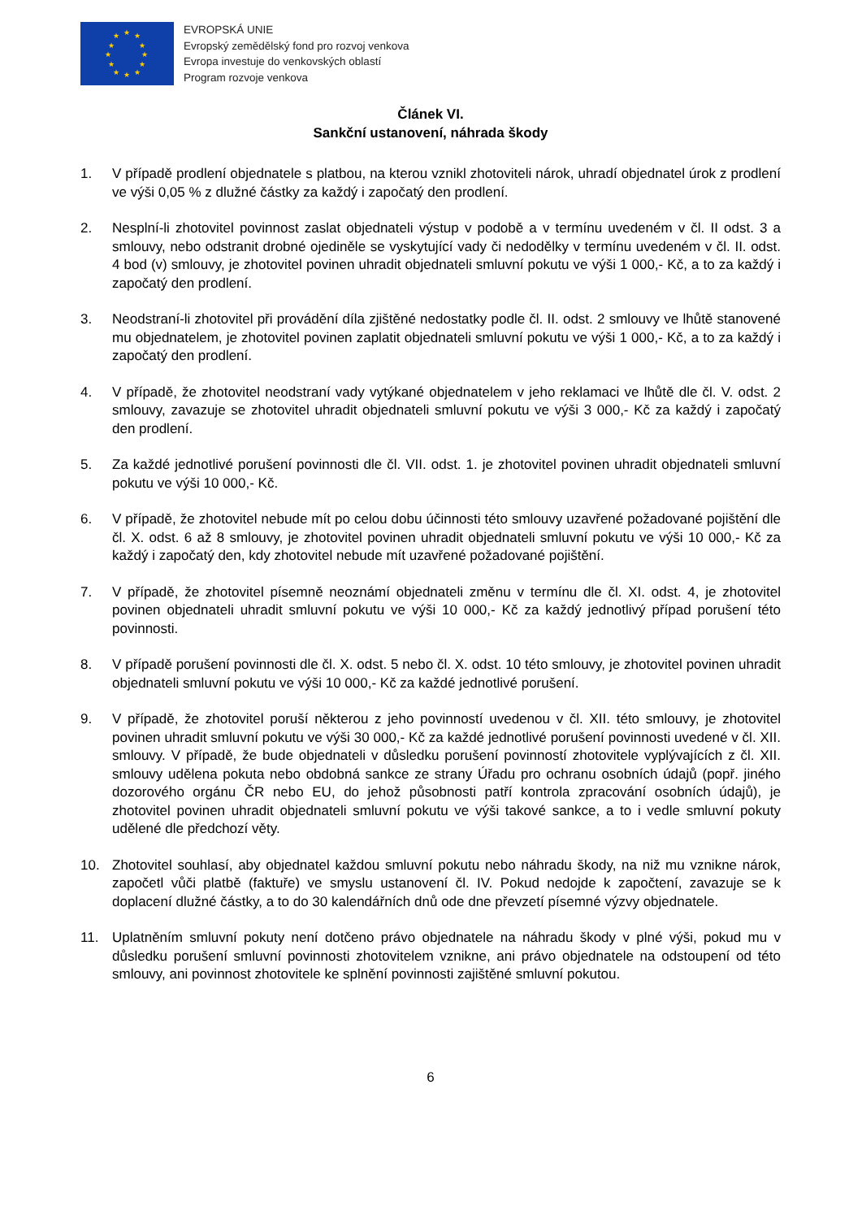★ ★ ★
★ ★
★ ★
★ ★
★ ★ ★
EVROPSKÁ UNIE
Evropský zemědělský fond pro rozvoj venkova
Evropa investuje do venkovských oblastí
Program rozvoje venkova
Článek VI.
Sankční ustanovení, náhrada škody
1. V případě prodlení objednatele s platbou, na kterou vznikl zhotoviteli nárok, uhradí objednatel úrok z prodlení ve výši 0,05 % z dlužné částky za každý i započatý den prodlení.
2. Nesplní-li zhotovitel povinnost zaslat objednateli výstup v podobě a v termínu uvedeném v čl. II odst. 3 a smlouvy, nebo odstranit drobné ojediněle se vyskytující vady či nedodělky v termínu uvedeném v čl. II. odst. 4 bod (v) smlouvy, je zhotovitel povinen uhradit objednateli smluvní pokutu ve výši 1 000,- Kč, a to za každý i započatý den prodlení.
3. Neodstraní-li zhotovitel při provádění díla zjištěné nedostatky podle čl. II. odst. 2 smlouvy ve lhůtě stanovené mu objednatelem, je zhotovitel povinen zaplatit objednateli smluvní pokutu ve výši 1 000,- Kč, a to za každý i započatý den prodlení.
4. V případě, že zhotovitel neodstraní vady vytýkané objednatelem v jeho reklamaci ve lhůtě dle čl. V. odst. 2 smlouvy, zavazuje se zhotovitel uhradit objednateli smluvní pokutu ve výši 3 000,- Kč za každý i započatý den prodlení.
5. Za každé jednotlivé porušení povinnosti dle čl. VII. odst. 1. je zhotovitel povinen uhradit objednateli smluvní pokutu ve výši 10 000,- Kč.
6. V případě, že zhotovitel nebude mít po celou dobu účinnosti této smlouvy uzavřené požadované pojištění dle čl. X. odst. 6 až 8 smlouvy, je zhotovitel povinen uhradit objednateli smluvní pokutu ve výši 10 000,- Kč za každý i započatý den, kdy zhotovitel nebude mít uzavřené požadované pojištění.
7. V případě, že zhotovitel písemně neoznámí objednateli změnu v termínu dle čl. XI. odst. 4, je zhotovitel povinen objednateli uhradit smluvní pokutu ve výši 10 000,- Kč za každý jednotlivý případ porušení této povinnosti.
8. V případě porušení povinnosti dle čl. X. odst. 5 nebo čl. X. odst. 10 této smlouvy, je zhotovitel povinen uhradit objednateli smluvní pokutu ve výši 10 000,- Kč za každé jednotlivé porušení.
9. V případě, že zhotovitel poruší některou z jeho povinností uvedenou v čl. XII. této smlouvy, je zhotovitel povinen uhradit smluvní pokutu ve výši 30 000,- Kč za každé jednotlivé porušení povinnosti uvedené v čl. XII. smlouvy. V případě, že bude objednateli v důsledku porušení povinností zhotovitele vyplývajících z čl. XII. smlouvy udělena pokuta nebo obdobná sankce ze strany Úřadu pro ochranu osobních údajů (popř. jiného dozorového orgánu ČR nebo EU, do jehož působnosti patří kontrola zpracování osobních údajů), je zhotovitel povinen uhradit objednateli smluvní pokutu ve výši takové sankce, a to i vedle smluvní pokuty udělené dle předchozí věty.
10. Zhotovitel souhlasí, aby objednatel každou smluvní pokutu nebo náhradu škody, na niž mu vznikne nárok, započetl vůči platbě (faktuře) ve smyslu ustanovení čl. IV. Pokud nedojde k započtení, zavazuje se k doplacení dlužné částky, a to do 30 kalendářních dnů ode dne převzetí písemné výzvy objednatele.
11. Uplatněním smluvní pokuty není dotčeno právo objednatele na náhradu škody v plné výši, pokud mu v důsledku porušení smluvní povinnosti zhotovitelem vznikne, ani právo objednatele na odstoupení od této smlouvy, ani povinnost zhotovitele ke splnění povinnosti zajištěné smluvní pokutou.
6